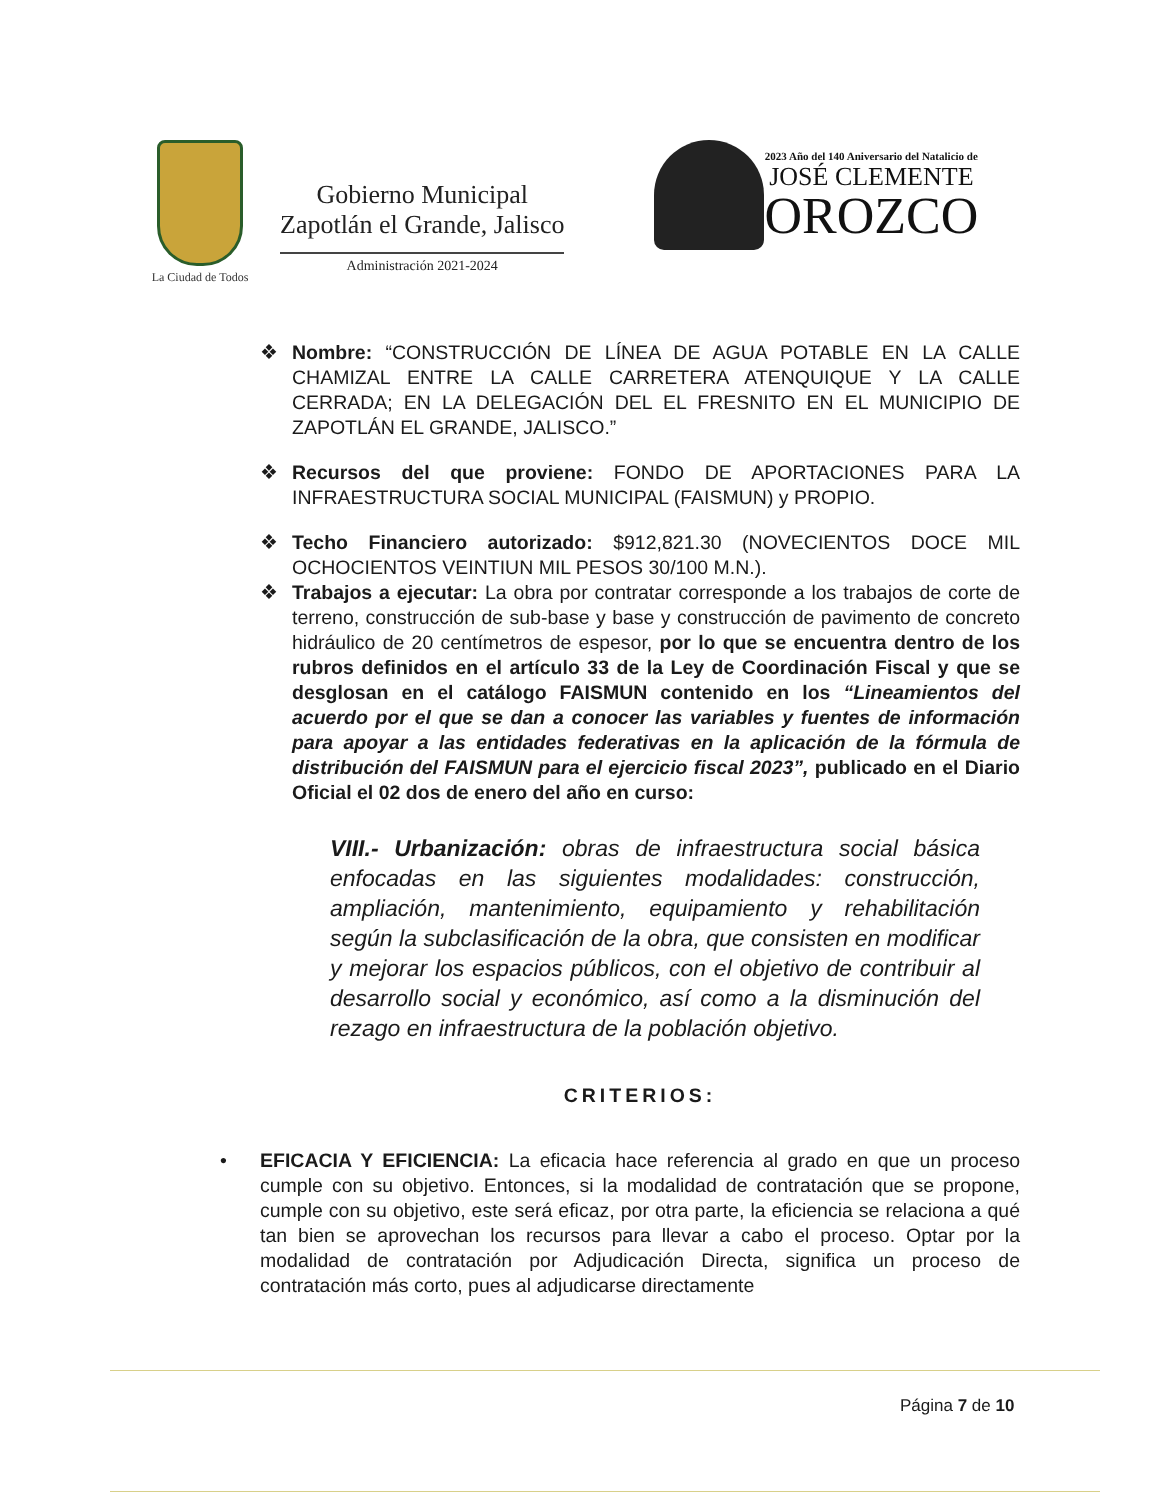La Ciudad de Todos
Gobierno Municipal
Zapotlán el Grande, Jalisco
Administración 2021-2024
2023 Año del 140 Aniversario del Natalicio de
JOSÉ CLEMENTE
OROZCO
❖ Nombre: “CONSTRUCCIÓN DE LÍNEA DE AGUA POTABLE EN LA CALLE CHAMIZAL ENTRE LA CALLE CARRETERA ATENQUIQUE Y LA CALLE CERRADA; EN LA DELEGACIÓN DEL EL FRESNITO EN EL MUNICIPIO DE ZAPOTLÁN EL GRANDE, JALISCO.”
❖ Recursos del que proviene: FONDO DE APORTACIONES PARA LA INFRAESTRUCTURA SOCIAL MUNICIPAL (FAISMUN) y PROPIO.
❖ Techo Financiero autorizado: $912,821.30 (NOVECIENTOS DOCE MIL OCHOCIENTOS VEINTIUN MIL PESOS 30/100 M.N.).
❖ Trabajos a ejecutar: La obra por contratar corresponde a los trabajos de corte de terreno, construcción de sub-base y base y construcción de pavimento de concreto hidráulico de 20 centímetros de espesor, por lo que se encuentra dentro de los rubros definidos en el artículo 33 de la Ley de Coordinación Fiscal y que se desglosan en el catálogo FAISMUN contenido en los “Lineamientos del acuerdo por el que se dan a conocer las variables y fuentes de información para apoyar a las entidades federativas en la aplicación de la fórmula de distribución del FAISMUN para el ejercicio fiscal 2023”, publicado en el Diario Oficial el 02 dos de enero del año en curso:
VIII.- Urbanización: obras de infraestructura social básica enfocadas en las siguientes modalidades: construcción, ampliación, mantenimiento, equipamiento y rehabilitación según la subclasificación de la obra, que consisten en modificar y mejorar los espacios públicos, con el objetivo de contribuir al desarrollo social y económico, así como a la disminución del rezago en infraestructura de la población objetivo.
CRITERIOS:
• EFICACIA Y EFICIENCIA: La eficacia hace referencia al grado en que un proceso cumple con su objetivo. Entonces, si la modalidad de contratación que se propone, cumple con su objetivo, este será eficaz, por otra parte, la eficiencia se relaciona a qué tan bien se aprovechan los recursos para llevar a cabo el proceso. Optar por la modalidad de contratación por Adjudicación Directa, significa un proceso de contratación más corto, pues al adjudicarse directamente
Página 7 de 10